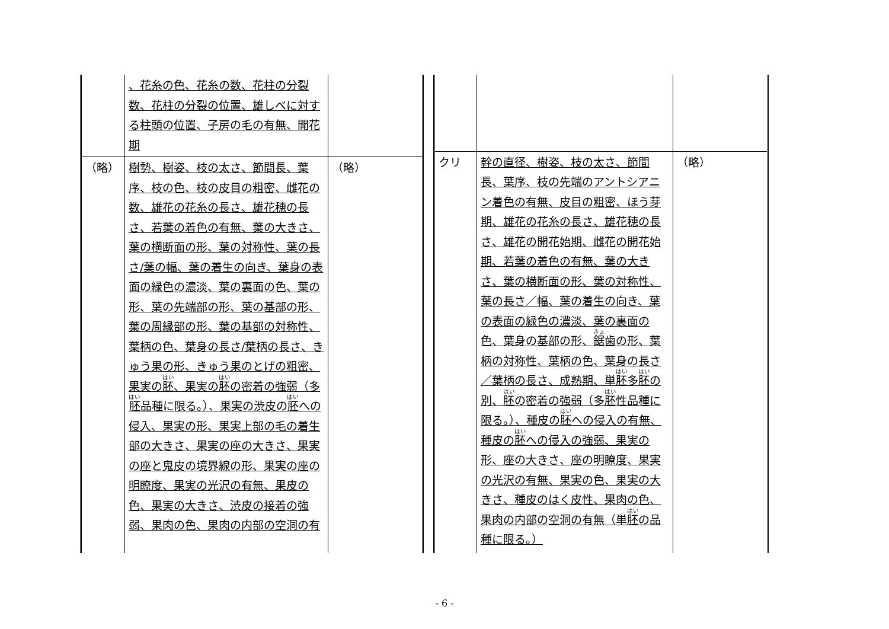| | 、花糸の色、花糸の数、花柱の分裂数、花柱の分裂の位置、雄しべに対する柱頭の位置、子房の毛の有無、開花期 | |
| （略） | 樹勢、樹姿、枝の太さ、節間長、葉序、枝の色、枝の皮目の粗密、雌花の数、雄花の花糸の長さ、雄花穂の長さ、若葉の着色の有無、葉の大きさ、葉の横断面の形、葉の対称性、葉の長さ/葉の幅、葉の着生の向き、葉身の表面の緑色の濃淡、葉の裏面の色、葉の形、葉の先端部の形、葉の基部の形、葉の周縁部の形、葉の基部の対称性、葉柄の色、葉身の長さ/葉柄の長さ、きゅう果の形、きゅう果のとげの粗密、果実の 胚 、果実の 胚 の密着の強弱（多 胚 品種に限る。）、果実の渋皮の 胚 への侵入、果実の形、果実上部の毛の着生部の大きさ、果実の座の大きさ、果実の座と鬼皮の境界線の形、果実の座の明瞭度、果実の光沢の有無、果皮の色、果実の大きさ、渋皮の接着の強弱、果肉の色、果肉の内部の空洞の有 | （略） |
| クリ | 幹の直径、樹姿、枝の太さ、節間長、葉序、枝の先端のアントシアニン着色の有無、皮目の粗密、ほう芽期、雄花の花糸の長さ、雄花穂の長さ、雄花の開花始期、雌花の開花始期、若葉の着色の有無、葉の大きさ、葉の横断面の形、葉の対称性、葉の長さ／幅、葉の着生の向き、葉の表面の緑色の濃淡、葉の裏面の色、葉身の基部の形、 鋸 歯の形、葉柄の対称性、葉柄の色、葉身の長さ／葉柄の長さ、成熟期、単 胚 多 胚 の別、 胚 の密着の強弱（多 胚 性品種に限る。）、種皮の 胚 への侵入の有無、種皮の 胚 への侵入の強弱、果実の形、座の大きさ、座の明瞭度、果実の光沢の有無、果実の色、果実の大きさ、種皮のはく皮性、果肉の色、果肉の内部の空洞の有無（単 胚 の品種に限る。） | （略） |
- 6 -